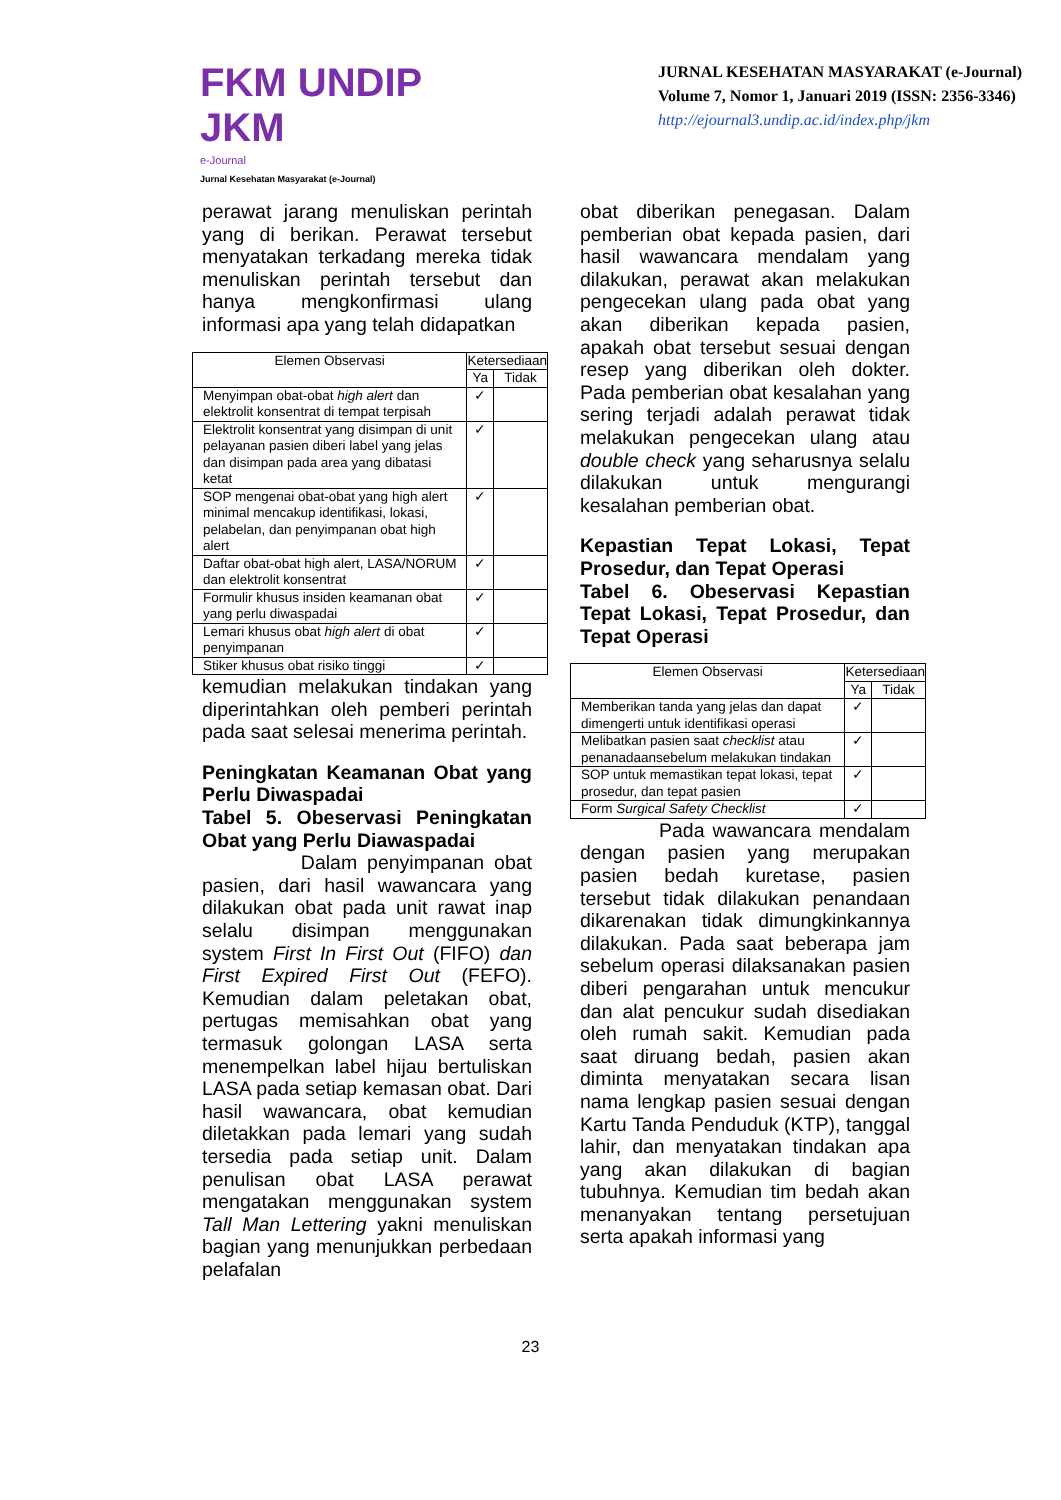FKM UNDIP JKM
e-Journal
Jurnal Kesehatan Masyarakat (e-Journal)
JURNAL KESEHATAN MASYARAKAT (e-Journal)
Volume 7, Nomor 1, Januari 2019 (ISSN: 2356-3346)
http://ejournal3.undip.ac.id/index.php/jkm
perawat jarang menuliskan perintah yang di berikan. Perawat tersebut menyatakan terkadang mereka tidak menuliskan perintah tersebut dan hanya mengkonfirmasi ulang informasi apa yang telah didapatkan
| Elemen Observasi | Ketersediaan | |
| --- | --- | --- |
| | Ya | Tidak |
| Menyimpan obat-obat high alert dan elektrolit konsentrat di tempat terpisah | ✓ | |
| Elektrolit konsentrat yang disimpan di unit pelayanan pasien diberi label yang jelas dan disimpan pada area yang dibatasi ketat | ✓ | |
| SOP mengenai obat-obat yang high alert minimal mencakup identifikasi, lokasi, pelabelan, dan penyimpanan obat high alert | ✓ | |
| Daftar obat-obat high alert, LASA/NORUM dan elektrolit konsentrat | ✓ | |
| Formulir khusus insiden keamanan obat yang perlu diwaspadai | ✓ | |
| Lemari khusus obat high alert di obat penyimpanan | ✓ | |
| Stiker khusus obat risiko tinggi | ✓ | |
kemudian melakukan tindakan yang diperintahkan oleh pemberi perintah pada saat selesai menerima perintah.
Peningkatan Keamanan Obat yang Perlu Diwaspadai
Tabel 5. Obeservasi Peningkatan Obat yang Perlu Diawaspadai
Dalam penyimpanan obat pasien, dari hasil wawancara yang dilakukan obat pada unit rawat inap selalu disimpan menggunakan system First In First Out (FIFO) dan First Expired First Out (FEFO). Kemudian dalam peletakan obat, pertugas memisahkan obat yang termasuk golongan LASA serta menempelkan label hijau bertuliskan LASA pada setiap kemasan obat. Dari hasil wawancara, obat kemudian diletakkan pada lemari yang sudah tersedia pada setiap unit. Dalam penulisan obat LASA perawat mengatakan menggunakan system Tall Man Lettering yakni menuliskan bagian yang menunjukkan perbedaan pelafalan
obat diberikan penegasan. Dalam pemberian obat kepada pasien, dari hasil wawancara mendalam yang dilakukan, perawat akan melakukan pengecekan ulang pada obat yang akan diberikan kepada pasien, apakah obat tersebut sesuai dengan resep yang diberikan oleh dokter. Pada pemberian obat kesalahan yang sering terjadi adalah perawat tidak melakukan pengecekan ulang atau double check yang seharusnya selalu dilakukan untuk mengurangi kesalahan pemberian obat.
Kepastian Tepat Lokasi, Tepat Prosedur, dan Tepat Operasi
Tabel 6. Obeservasi Kepastian Tepat Lokasi, Tepat Prosedur, dan Tepat Operasi
| Elemen Observasi | Ketersediaan | |
| --- | --- | --- |
| | Ya | Tidak |
| Memberikan tanda yang jelas dan dapat dimengerti untuk identifikasi operasi | ✓ | |
| Melibatkan pasien saat checklist atau penanadaansebelum melakukan tindakan | ✓ | |
| SOP untuk memastikan tepat lokasi, tepat prosedur, dan tepat pasien | ✓ | |
| Form Surgical Safety Checklist | ✓ | |
Pada wawancara mendalam dengan pasien yang merupakan pasien bedah kuretase, pasien tersebut tidak dilakukan penandaan dikarenakan tidak dimungkinkannya dilakukan. Pada saat beberapa jam sebelum operasi dilaksanakan pasien diberi pengarahan untuk mencukur dan alat pencukur sudah disediakan oleh rumah sakit. Kemudian pada saat diruang bedah, pasien akan diminta menyatakan secara lisan nama lengkap pasien sesuai dengan Kartu Tanda Penduduk (KTP), tanggal lahir, dan menyatakan tindakan apa yang akan dilakukan di bagian tubuhnya. Kemudian tim bedah akan menanyakan tentang persetujuan serta apakah informasi yang
23